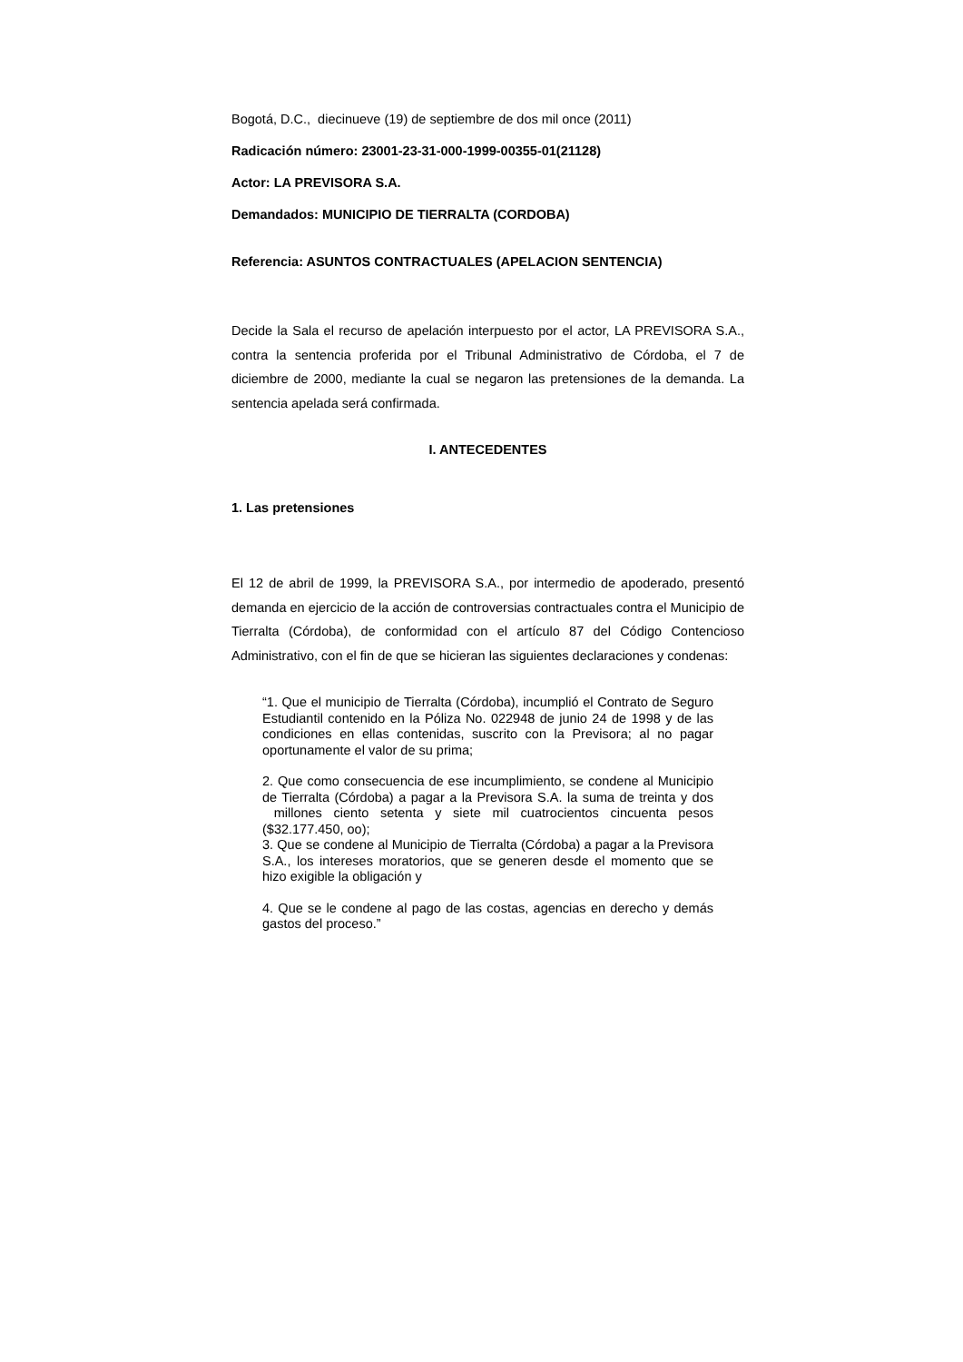Bogotá, D.C., diecinueve (19) de septiembre de dos mil once (2011)
Radicación número: 23001-23-31-000-1999-00355-01(21128)
Actor: LA PREVISORA S.A.
Demandados: MUNICIPIO DE TIERRALTA (CORDOBA)
Referencia: ASUNTOS CONTRACTUALES (APELACION SENTENCIA)
Decide la Sala el recurso de apelación interpuesto por el actor, LA PREVISORA S.A., contra la sentencia proferida por el Tribunal Administrativo de Córdoba, el 7 de diciembre de 2000, mediante la cual se negaron las pretensiones de la demanda. La sentencia apelada será confirmada.
I. ANTECEDENTES
1. Las pretensiones
El 12 de abril de 1999, la PREVISORA S.A., por intermedio de apoderado, presentó demanda en ejercicio de la acción de controversias contractuales contra el Municipio de Tierralta (Córdoba), de conformidad con el artículo 87 del Código Contencioso Administrativo, con el fin de que se hicieran las siguientes declaraciones y condenas:
“1. Que el municipio de Tierralta (Córdoba), incumplió el Contrato de Seguro Estudiantil contenido en la Póliza No. 022948 de junio 24 de 1998 y de las condiciones en ellas contenidas, suscrito con la Previsora; al no pagar oportunamente el valor de su prima;
2. Que como consecuencia de ese incumplimiento, se condene al Municipio de Tierralta (Córdoba) a pagar a la Previsora S.A. la suma de treinta y dos millones ciento setenta y siete mil cuatrocientos cincuenta pesos ($32.177.450, oo);
3. Que se condene al Municipio de Tierralta (Córdoba) a pagar a la Previsora S.A., los intereses moratorios, que se generen desde el momento que se hizo exigible la obligación y
4. Que se le condene al pago de las costas, agencias en derecho y demás gastos del proceso.”